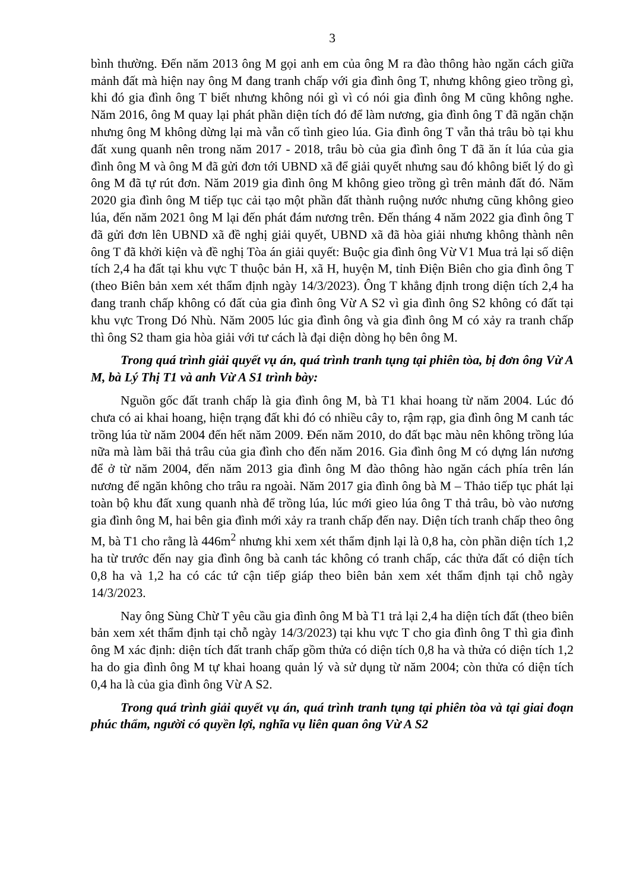3
bình thường. Đến năm 2013 ông M gọi anh em của ông M ra đào thông hào ngăn cách giữa mảnh đất mà hiện nay ông M đang tranh chấp với gia đình ông T, nhưng không gieo trồng gì, khi đó gia đình ông T biết nhưng không nói gì vì có nói gia đình ông M cũng không nghe. Năm 2016, ông M quay lại phát phần diện tích đó để làm nương, gia đình ông T đã ngăn chặn nhưng ông M không dừng lại mà vẫn cố tình gieo lúa. Gia đình ông T vẫn thả trâu bò tại khu đất xung quanh nên trong năm 2017 - 2018, trâu bò của gia đình ông T đã ăn ít lúa của gia đình ông M và ông M đã gửi đơn tới UBND xã để giải quyết nhưng sau đó không biết lý do gì ông M đã tự rút đơn. Năm 2019 gia đình ông M không gieo trồng gì trên mảnh đất đó. Năm 2020 gia đình ông M tiếp tục cải tạo một phần đất thành ruộng nước nhưng cũng không gieo lúa, đến năm 2021 ông M lại đến phát đám nương trên. Đến tháng 4 năm 2022 gia đình ông T đã gửi đơn lên UBND xã đề nghị giải quyết, UBND xã đã hòa giải nhưng không thành nên ông T đã khởi kiện và đề nghị Tòa án giải quyết: Buộc gia đình ông Vừ V1 Mua trả lại số diện tích 2,4 ha đất tại khu vực T thuộc bản H, xã H, huyện M, tỉnh Điện Biên cho gia đình ông T (theo Biên bản xem xét thẩm định ngày 14/3/2023). Ông T khẳng định trong diện tích 2,4 ha đang tranh chấp không có đất của gia đình ông Vừ A S2 vì gia đình ông S2 không có đất tại khu vực Trong Dó Nhù. Năm 2005 lúc gia đình ông và gia đình ông M có xảy ra tranh chấp thì ông S2 tham gia hòa giải với tư cách là đại diện dòng họ bên ông M.
Trong quá trình giải quyết vụ án, quá trình tranh tụng tại phiên tòa, bị đơn ông Vừ A M, bà Lý Thị T1 và anh Vừ A S1 trình bày:
Nguồn gốc đất tranh chấp là gia đình ông M, bà T1 khai hoang từ năm 2004. Lúc đó chưa có ai khai hoang, hiện trạng đất khi đó có nhiều cây to, rậm rạp, gia đình ông M canh tác trồng lúa từ năm 2004 đến hết năm 2009. Đến năm 2010, do đất bạc màu nên không trồng lúa nữa mà làm bãi thả trâu của gia đình cho đến năm 2016. Gia đình ông M có dựng lán nương để ở từ năm 2004, đến năm 2013 gia đình ông M đào thông hào ngăn cách phía trên lán nương để ngăn không cho trâu ra ngoài. Năm 2017 gia đình ông bà M – Thảo tiếp tục phát lại toàn bộ khu đất xung quanh nhà để trồng lúa, lúc mới gieo lúa ông T thả trâu, bò vào nương gia đình ông M, hai bên gia đình mới xảy ra tranh chấp đến nay. Diện tích tranh chấp theo ông M, bà T1 cho rằng là 446m<sup>2</sup> nhưng khi xem xét thẩm định lại là 0,8 ha, còn phần diện tích 1,2 ha từ trước đến nay gia đình ông bà canh tác không có tranh chấp, các thửa đất có diện tích 0,8 ha và 1,2 ha có các tứ cận tiếp giáp theo biên bản xem xét thẩm định tại chỗ ngày 14/3/2023.
Nay ông Sùng Chừ T yêu cầu gia đình ông M bà T1 trả lại 2,4 ha diện tích đất (theo biên bản xem xét thẩm định tại chỗ ngày 14/3/2023) tại khu vực T cho gia đình ông T thì gia đình ông M xác định: diện tích đất tranh chấp gồm thửa có diện tích 0,8 ha và thửa có diện tích 1,2 ha do gia đình ông M tự khai hoang quản lý và sử dụng từ năm 2004; còn thửa có diện tích 0,4 ha là của gia đình ông Vừ A S2.
Trong quá trình giải quyết vụ án, quá trình tranh tụng tại phiên tòa và tại giai đoạn phúc thẩm, người có quyền lợi, nghĩa vụ liên quan ông Vừ A S2